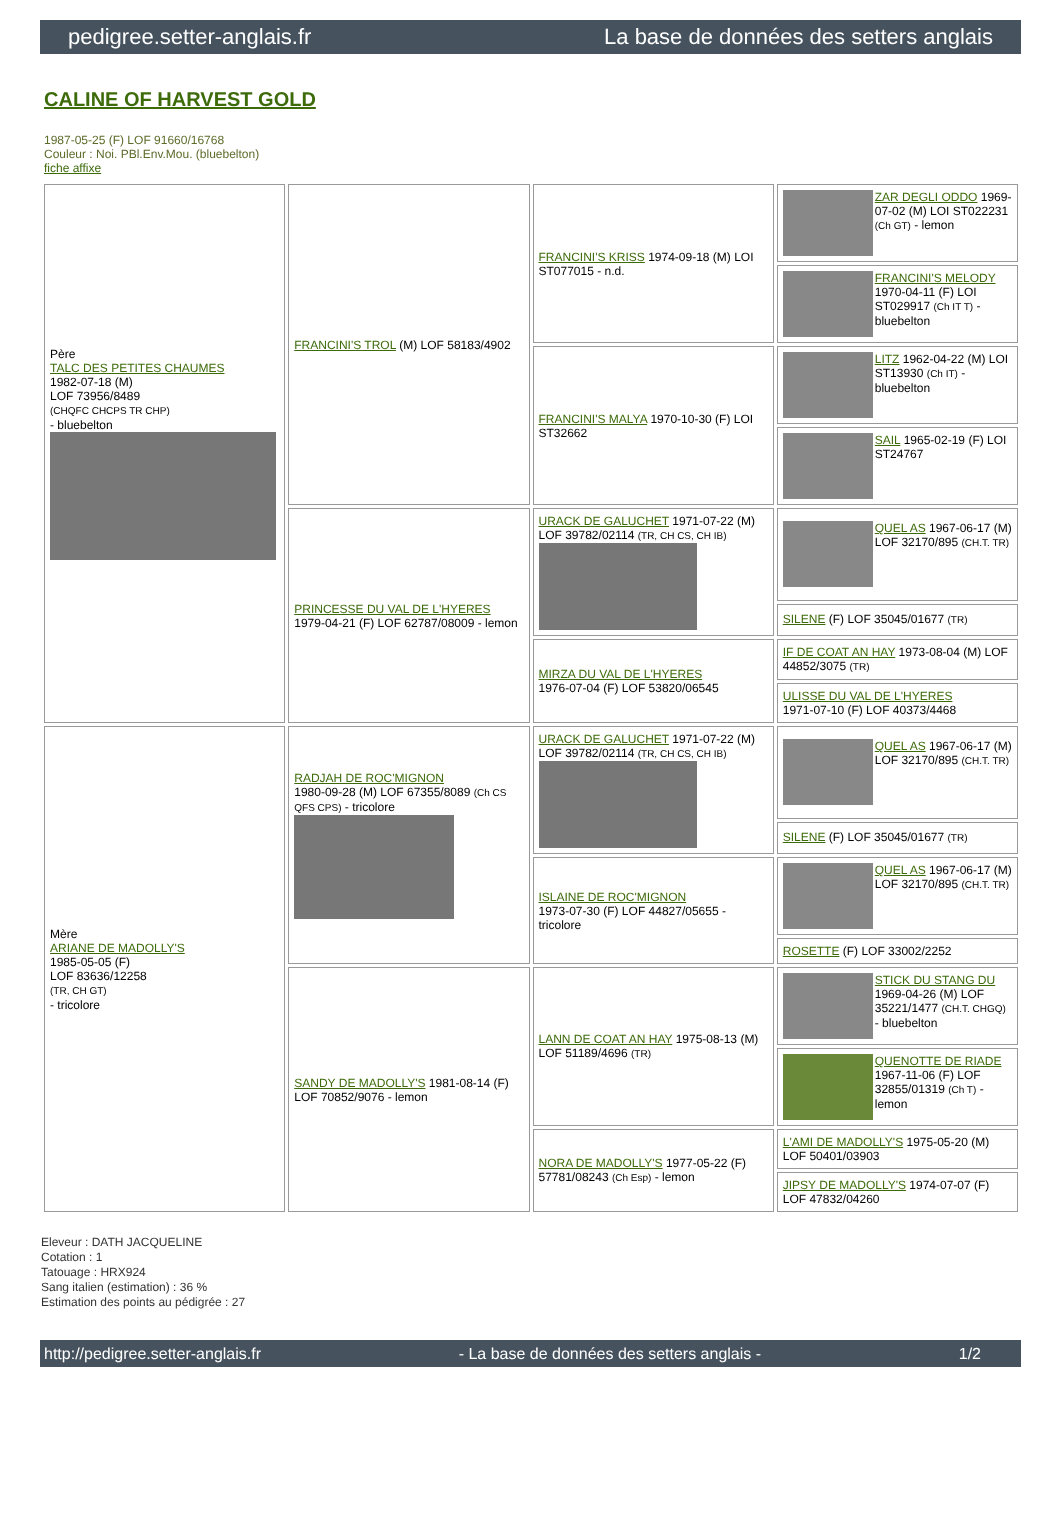pedigree.setter-anglais.fr La base de données des setters anglais
CALINE OF HARVEST GOLD
1987-05-25 (F) LOF 91660/16768
Couleur : Noi. PBl.Env.Mou. (bluebelton)
fiche affixe
| Père TALC DES PETITES CHAUMES 1982-07-18 (M) LOF 73956/8489 (CHQFC CHCPS TR CHP) - bluebelton | FRANCINI'S TROL (M) LOF 58183/4902 | FRANCINI'S KRISS 1974-09-18 (M) LOI ST077015 - n.d. | ZAR DEGLI ODDO 1969-07-02 (M) LOI ST022231 (Ch GT) - lemon |
| | | | FRANCINI'S MELODY 1970-04-11 (F) LOI ST029917 (Ch IT T) - bluebelton |
| | | FRANCINI'S MALYA 1970-10-30 (F) LOI ST32662 | LITZ 1962-04-22 (M) LOI ST13930 (Ch IT) - bluebelton |
| | | | SAIL 1965-02-19 (F) LOI ST24767 |
| | PRINCESSE DU VAL DE L'HYERES 1979-04-21 (F) LOF 62787/08009 - lemon | URACK DE GALUCHET 1971-07-22 (M) LOF 39782/02114 (TR, CH CS, CH IB) | QUEL AS 1967-06-17 (M) LOF 32170/895 (CH.T. TR) |
| | | | SILENE (F) LOF 35045/01677 (TR) |
| | | MIRZA DU VAL DE L'HYERES 1976-07-04 (F) LOF 53820/06545 | IF DE COAT AN HAY 1973-08-04 (M) LOF 44852/3075 (TR) |
| | | | ULISSE DU VAL DE L'HYERES 1971-07-10 (F) LOF 40373/4468 |
| Mère ARIANE DE MADOLLY'S 1985-05-05 (F) LOF 83636/12258 (TR, CH GT) - tricolore | RADJAH DE ROC'MIGNON 1980-09-28 (M) LOF 67355/8089 (Ch CS QFS CPS) - tricolore | URACK DE GALUCHET 1971-07-22 (M) LOF 39782/02114 (TR, CH CS, CH IB) | QUEL AS 1967-06-17 (M) LOF 32170/895 (CH.T. TR) |
| | | | SILENE (F) LOF 35045/01677 (TR) |
| | | ISLAINE DE ROC'MIGNON 1973-07-30 (F) LOF 44827/05655 - tricolore | QUEL AS 1967-06-17 (M) LOF 32170/895 (CH.T. TR) |
| | | | ROSETTE (F) LOF 33002/2252 |
| | SANDY DE MADOLLY'S 1981-08-14 (F) LOF 70852/9076 - lemon | LANN DE COAT AN HAY 1975-08-13 (M) LOF 51189/4696 (TR) | STICK DU STANG DU 1969-04-26 (M) LOF 35221/1477 (CH.T. CHGQ) - bluebelton |
| | | | QUENOTTE DE RIADE 1967-11-06 (F) LOF 32855/01319 (Ch T) - lemon |
| | | NORA DE MADOLLY'S 1977-05-22 (F) 57781/08243 (Ch Esp) - lemon | L'AMI DE MADOLLY'S 1975-05-20 (M) LOF 50401/03903 |
| | | | JIPSY DE MADOLLY'S 1974-07-07 (F) LOF 47832/04260 |
Eleveur : DATH JACQUELINE
Cotation : 1
Tatouage : HRX924
Sang italien (estimation) : 36 %
Estimation des points au pédigrée : 27
http://pedigree.setter-anglais.fr - La base de données des setters anglais - 1/2